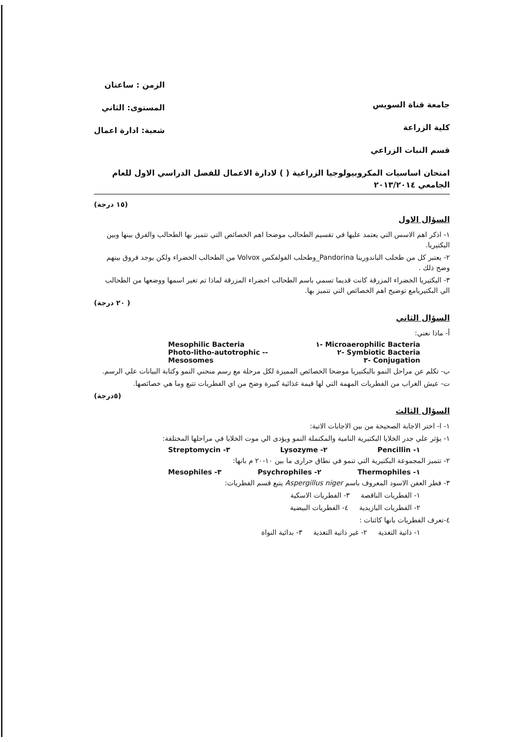جامعة قناة السويس
كلية الزراعة
قسم النبات الزراعي
الزمن : ساعتان
المستوى: الثاني
شعبة: ادارة اعمال
امتحان اساسيات المكروبيولوجيا الزراعية ( ) لادارة الاعمال للفصل الدراسي الاول للعام الجامعي ٢٠١٣/٢٠١٤
(١٥ درجة)
السؤال الاول
١- اذكر اهم الاسس التي يعتمد عليها في تقسيم الطحالب موضحا اهم الخصائص التي تتميز بها الطحالب والفرق بينها وبين البكتيريا.
٢- يعتبر كل من طحلب الباندورينا Pandorina_وطحلب الفولفكس Volvox من الطحالب الخضراء ولكن يوجد فروق بينهم وضح ذلك .
٣- البكتيريا الخضراء المزرقة كانت قديما تسمي باسم الطحالب اخضراء المزرقة لماذا تم تغير اسمها ووضعها من الطحالب الي البكتيريامع توضيح اهم الخصائص التي تتميز بها.
( ٢٠ درجة)
السؤال الثاني
أ- ماذا نعني:
Mesophilic Bacteria ١- Microaerophilic Bacteria
Photo-litho-autotrophic -- ٢- Symbiotic Bacteria
Mesosomes ٣- Conjugation
ب- تكلم عن مراحل النمو بالبكتيريا موضحا الخصائص المميزة لكل مرحلة مع رسم منحني النمو وكتابة البيانات علي الرسم.
ت- عيش الغراب من الفطريات المهمة التي لها قيمة غذائية كبيرة وضح من اي الفطريات تتبع وما هي خصائصها.
(٥درجة)
السؤال الثالث
١- ا- اختر الاجابة الصحيحة من بين الاجابات الاتية:
١- يؤثر علي جدر الخلايا البكتيرية النامية والمكتملة النمو ويؤدى الي موت الخلايا في مراحلها المختلفة:
Streptomycin -٣ Lysozyme -٢ Pencillin -١
٢- تتميز المجموعة البكتيرية التي تنمو في نطاق حرارى ما بين ١٠-٢٠ م بانها:
Mesophiles -٣ Psychrophiles -٢ Thermophiles -١
٣- فطر العفن الاسود المعروف باسم Aspergillus niger يتبع قسم الفطريات:
١- الفطريات الناقصة ٣- الفطريات الاسكية
٢- الفطريات البازيدية ٤- الفطريات البيضية
٤-تعرف الفطريات بانها كائنات :
١- ذاتية التغذية ٢- غير ذاتية التغذية ٣- بدائية النواة